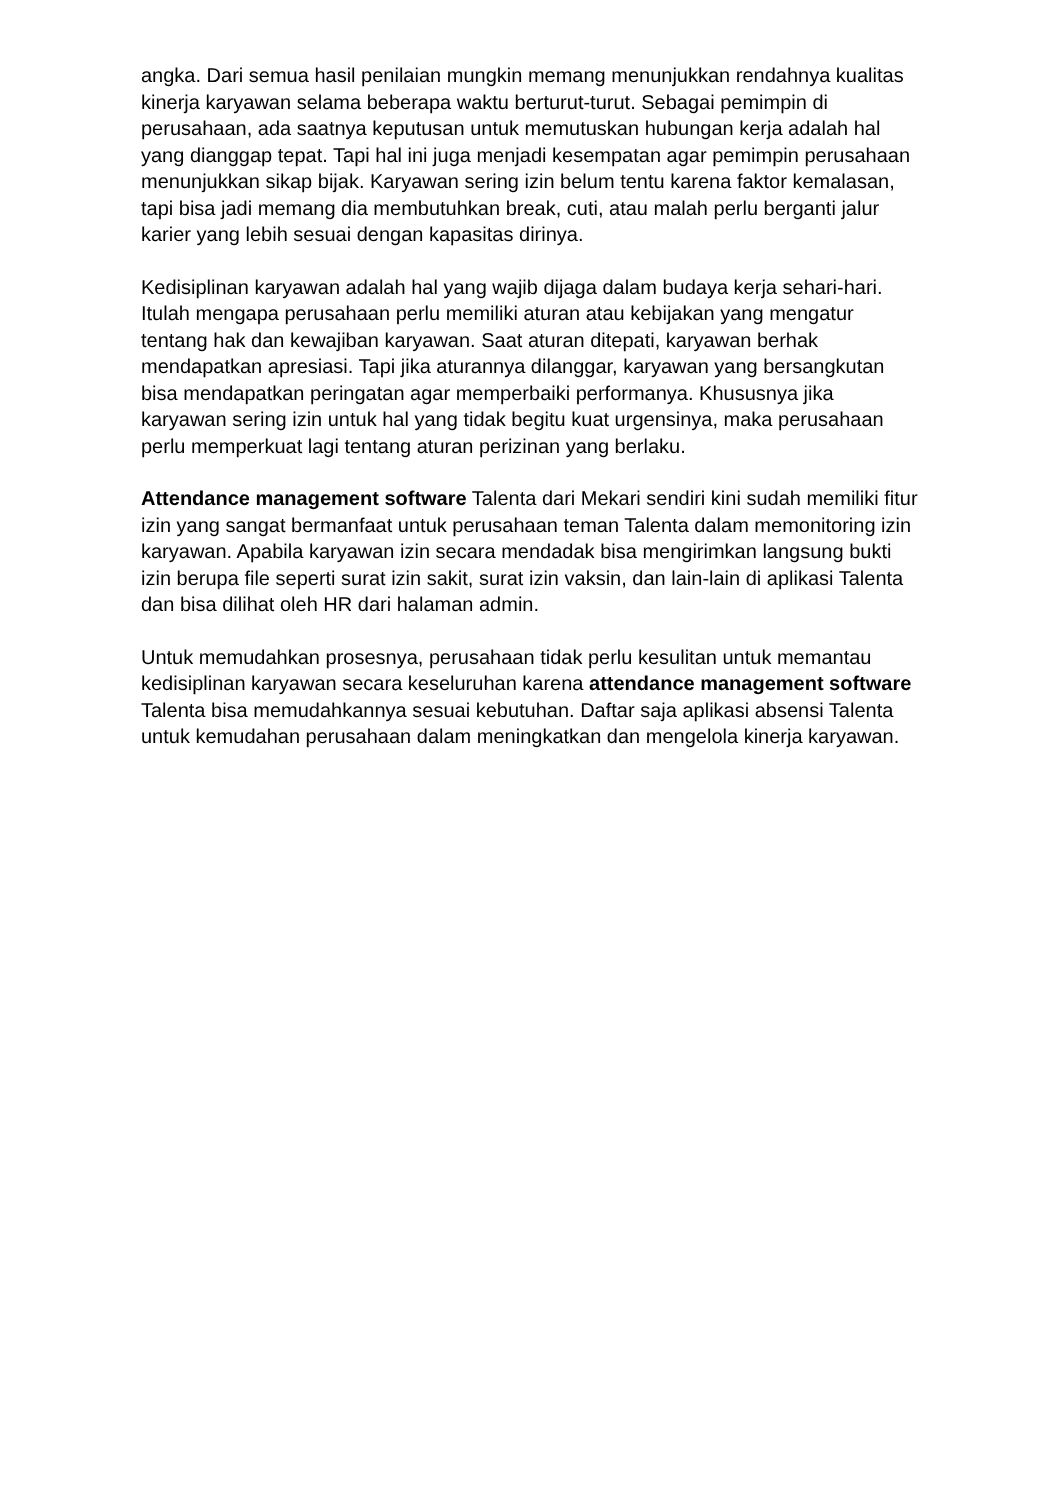angka. Dari semua hasil penilaian mungkin memang menunjukkan rendahnya kualitas kinerja karyawan selama beberapa waktu berturut-turut. Sebagai pemimpin di perusahaan, ada saatnya keputusan untuk memutuskan hubungan kerja adalah hal yang dianggap tepat. Tapi hal ini juga menjadi kesempatan agar pemimpin perusahaan menunjukkan sikap bijak. Karyawan sering izin belum tentu karena faktor kemalasan, tapi bisa jadi memang dia membutuhkan break, cuti, atau malah perlu berganti jalur karier yang lebih sesuai dengan kapasitas dirinya.
Kedisiplinan karyawan adalah hal yang wajib dijaga dalam budaya kerja sehari-hari. Itulah mengapa perusahaan perlu memiliki aturan atau kebijakan yang mengatur tentang hak dan kewajiban karyawan. Saat aturan ditepati, karyawan berhak mendapatkan apresiasi. Tapi jika aturannya dilanggar, karyawan yang bersangkutan bisa mendapatkan peringatan agar memperbaiki performanya. Khususnya jika karyawan sering izin untuk hal yang tidak begitu kuat urgensinya, maka perusahaan perlu memperkuat lagi tentang aturan perizinan yang berlaku.
Attendance management software Talenta dari Mekari sendiri kini sudah memiliki fitur izin yang sangat bermanfaat untuk perusahaan teman Talenta dalam memonitoring izin karyawan. Apabila karyawan izin secara mendadak bisa mengirimkan langsung bukti izin berupa file seperti surat izin sakit, surat izin vaksin, dan lain-lain di aplikasi Talenta dan bisa dilihat oleh HR dari halaman admin.
Untuk memudahkan prosesnya, perusahaan tidak perlu kesulitan untuk memantau kedisiplinan karyawan secara keseluruhan karena attendance management software Talenta bisa memudahkannya sesuai kebutuhan. Daftar saja aplikasi absensi Talenta untuk kemudahan perusahaan dalam meningkatkan dan mengelola kinerja karyawan.